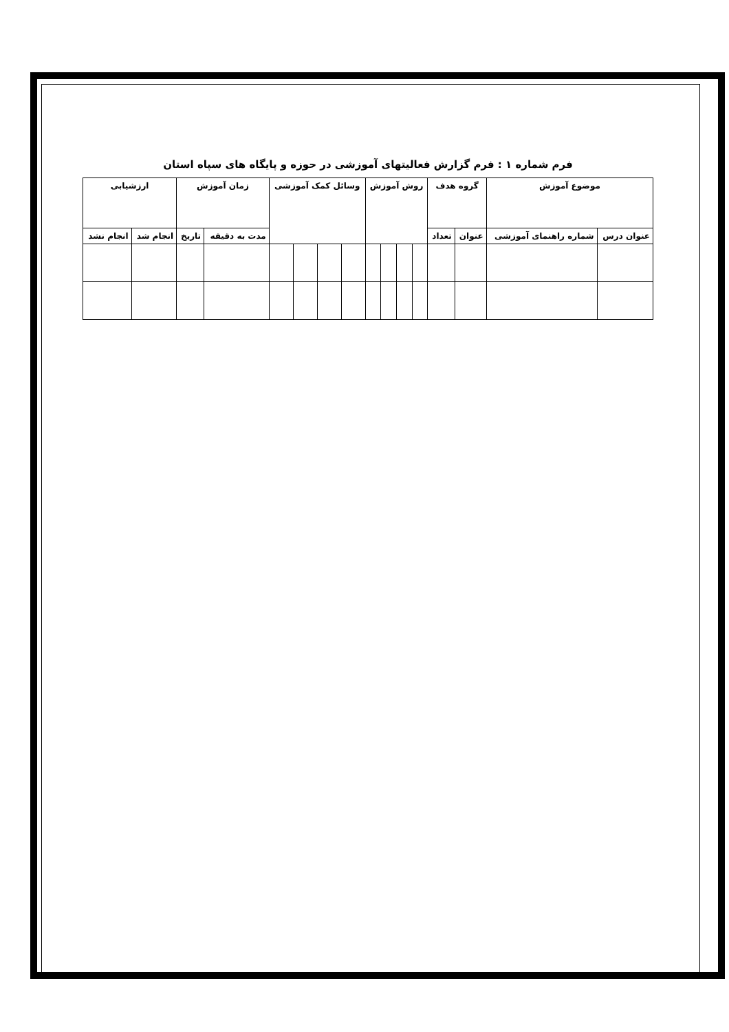فرم شماره ۱ : فرم گزارش فعالیتهای آموزشی در حوزه و پایگاه های سپاه استان
| موضوع آموزش | | گروه هدف | | روش آموزش | | | | وسائل کمک آموزشی | | | | زمان آموزش | | ارزشیابی | |
| --- | --- | --- | --- | --- | --- | --- | --- | --- | --- | --- | --- | --- | --- | --- | --- |
| عنوان درس | شماره راهنمای آموزشی | عنوان | تعداد | | | | | | | | | مدت به دقیقه | تاریخ | انجام شد | انجام نشد |